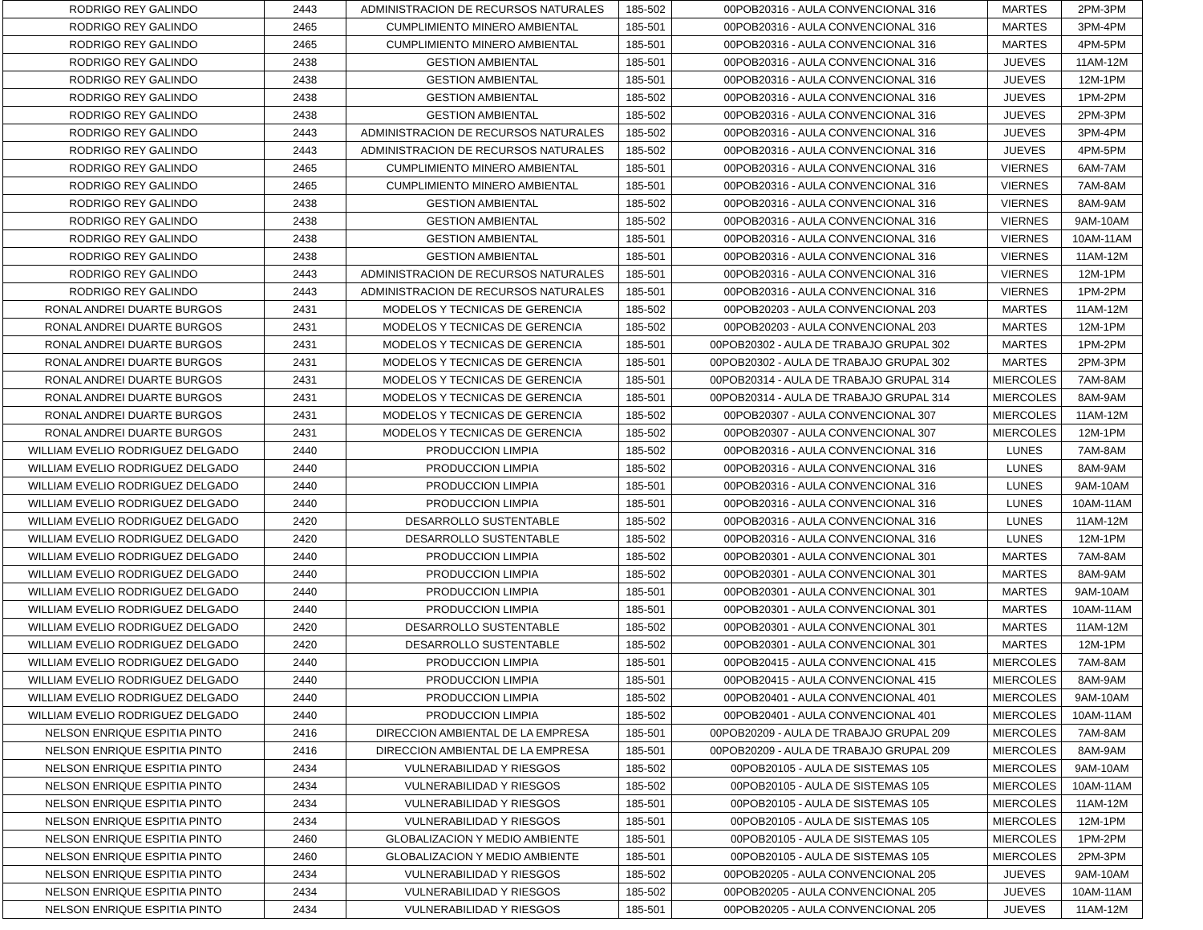| RODRIGO REY GALINDO | 2443 | ADMINISTRACION DE RECURSOS NATURALES | 185-502 | 00POB20316 - AULA CONVENCIONAL 316 | MARTES | 2PM-3PM |
| RODRIGO REY GALINDO | 2465 | CUMPLIMIENTO MINERO AMBIENTAL | 185-501 | 00POB20316 - AULA CONVENCIONAL 316 | MARTES | 3PM-4PM |
| RODRIGO REY GALINDO | 2465 | CUMPLIMIENTO MINERO AMBIENTAL | 185-501 | 00POB20316 - AULA CONVENCIONAL 316 | MARTES | 4PM-5PM |
| RODRIGO REY GALINDO | 2438 | GESTION AMBIENTAL | 185-501 | 00POB20316 - AULA CONVENCIONAL 316 | JUEVES | 11AM-12M |
| RODRIGO REY GALINDO | 2438 | GESTION AMBIENTAL | 185-501 | 00POB20316 - AULA CONVENCIONAL 316 | JUEVES | 12M-1PM |
| RODRIGO REY GALINDO | 2438 | GESTION AMBIENTAL | 185-502 | 00POB20316 - AULA CONVENCIONAL 316 | JUEVES | 1PM-2PM |
| RODRIGO REY GALINDO | 2438 | GESTION AMBIENTAL | 185-502 | 00POB20316 - AULA CONVENCIONAL 316 | JUEVES | 2PM-3PM |
| RODRIGO REY GALINDO | 2443 | ADMINISTRACION DE RECURSOS NATURALES | 185-502 | 00POB20316 - AULA CONVENCIONAL 316 | JUEVES | 3PM-4PM |
| RODRIGO REY GALINDO | 2443 | ADMINISTRACION DE RECURSOS NATURALES | 185-502 | 00POB20316 - AULA CONVENCIONAL 316 | JUEVES | 4PM-5PM |
| RODRIGO REY GALINDO | 2465 | CUMPLIMIENTO MINERO AMBIENTAL | 185-501 | 00POB20316 - AULA CONVENCIONAL 316 | VIERNES | 6AM-7AM |
| RODRIGO REY GALINDO | 2465 | CUMPLIMIENTO MINERO AMBIENTAL | 185-501 | 00POB20316 - AULA CONVENCIONAL 316 | VIERNES | 7AM-8AM |
| RODRIGO REY GALINDO | 2438 | GESTION AMBIENTAL | 185-502 | 00POB20316 - AULA CONVENCIONAL 316 | VIERNES | 8AM-9AM |
| RODRIGO REY GALINDO | 2438 | GESTION AMBIENTAL | 185-502 | 00POB20316 - AULA CONVENCIONAL 316 | VIERNES | 9AM-10AM |
| RODRIGO REY GALINDO | 2438 | GESTION AMBIENTAL | 185-501 | 00POB20316 - AULA CONVENCIONAL 316 | VIERNES | 10AM-11AM |
| RODRIGO REY GALINDO | 2438 | GESTION AMBIENTAL | 185-501 | 00POB20316 - AULA CONVENCIONAL 316 | VIERNES | 11AM-12M |
| RODRIGO REY GALINDO | 2443 | ADMINISTRACION DE RECURSOS NATURALES | 185-501 | 00POB20316 - AULA CONVENCIONAL 316 | VIERNES | 12M-1PM |
| RODRIGO REY GALINDO | 2443 | ADMINISTRACION DE RECURSOS NATURALES | 185-501 | 00POB20316 - AULA CONVENCIONAL 316 | VIERNES | 1PM-2PM |
| RONAL ANDREI DUARTE BURGOS | 2431 | MODELOS Y TECNICAS DE GERENCIA | 185-502 | 00POB20203 - AULA CONVENCIONAL 203 | MARTES | 11AM-12M |
| RONAL ANDREI DUARTE BURGOS | 2431 | MODELOS Y TECNICAS DE GERENCIA | 185-502 | 00POB20203 - AULA CONVENCIONAL 203 | MARTES | 12M-1PM |
| RONAL ANDREI DUARTE BURGOS | 2431 | MODELOS Y TECNICAS DE GERENCIA | 185-501 | 00POB20302 - AULA DE TRABAJO GRUPAL 302 | MARTES | 1PM-2PM |
| RONAL ANDREI DUARTE BURGOS | 2431 | MODELOS Y TECNICAS DE GERENCIA | 185-501 | 00POB20302 - AULA DE TRABAJO GRUPAL 302 | MARTES | 2PM-3PM |
| RONAL ANDREI DUARTE BURGOS | 2431 | MODELOS Y TECNICAS DE GERENCIA | 185-501 | 00POB20314 - AULA DE TRABAJO GRUPAL 314 | MIERCOLES | 7AM-8AM |
| RONAL ANDREI DUARTE BURGOS | 2431 | MODELOS Y TECNICAS DE GERENCIA | 185-501 | 00POB20314 - AULA DE TRABAJO GRUPAL 314 | MIERCOLES | 8AM-9AM |
| RONAL ANDREI DUARTE BURGOS | 2431 | MODELOS Y TECNICAS DE GERENCIA | 185-502 | 00POB20307 - AULA CONVENCIONAL 307 | MIERCOLES | 11AM-12M |
| RONAL ANDREI DUARTE BURGOS | 2431 | MODELOS Y TECNICAS DE GERENCIA | 185-502 | 00POB20307 - AULA CONVENCIONAL 307 | MIERCOLES | 12M-1PM |
| WILLIAM EVELIO RODRIGUEZ DELGADO | 2440 | PRODUCCION LIMPIA | 185-502 | 00POB20316 - AULA CONVENCIONAL 316 | LUNES | 7AM-8AM |
| WILLIAM EVELIO RODRIGUEZ DELGADO | 2440 | PRODUCCION LIMPIA | 185-502 | 00POB20316 - AULA CONVENCIONAL 316 | LUNES | 8AM-9AM |
| WILLIAM EVELIO RODRIGUEZ DELGADO | 2440 | PRODUCCION LIMPIA | 185-501 | 00POB20316 - AULA CONVENCIONAL 316 | LUNES | 9AM-10AM |
| WILLIAM EVELIO RODRIGUEZ DELGADO | 2440 | PRODUCCION LIMPIA | 185-501 | 00POB20316 - AULA CONVENCIONAL 316 | LUNES | 10AM-11AM |
| WILLIAM EVELIO RODRIGUEZ DELGADO | 2420 | DESARROLLO SUSTENTABLE | 185-502 | 00POB20316 - AULA CONVENCIONAL 316 | LUNES | 11AM-12M |
| WILLIAM EVELIO RODRIGUEZ DELGADO | 2420 | DESARROLLO SUSTENTABLE | 185-502 | 00POB20316 - AULA CONVENCIONAL 316 | LUNES | 12M-1PM |
| WILLIAM EVELIO RODRIGUEZ DELGADO | 2440 | PRODUCCION LIMPIA | 185-502 | 00POB20301 - AULA CONVENCIONAL 301 | MARTES | 7AM-8AM |
| WILLIAM EVELIO RODRIGUEZ DELGADO | 2440 | PRODUCCION LIMPIA | 185-502 | 00POB20301 - AULA CONVENCIONAL 301 | MARTES | 8AM-9AM |
| WILLIAM EVELIO RODRIGUEZ DELGADO | 2440 | PRODUCCION LIMPIA | 185-501 | 00POB20301 - AULA CONVENCIONAL 301 | MARTES | 9AM-10AM |
| WILLIAM EVELIO RODRIGUEZ DELGADO | 2440 | PRODUCCION LIMPIA | 185-501 | 00POB20301 - AULA CONVENCIONAL 301 | MARTES | 10AM-11AM |
| WILLIAM EVELIO RODRIGUEZ DELGADO | 2420 | DESARROLLO SUSTENTABLE | 185-502 | 00POB20301 - AULA CONVENCIONAL 301 | MARTES | 11AM-12M |
| WILLIAM EVELIO RODRIGUEZ DELGADO | 2420 | DESARROLLO SUSTENTABLE | 185-502 | 00POB20301 - AULA CONVENCIONAL 301 | MARTES | 12M-1PM |
| WILLIAM EVELIO RODRIGUEZ DELGADO | 2440 | PRODUCCION LIMPIA | 185-501 | 00POB20415 - AULA CONVENCIONAL 415 | MIERCOLES | 7AM-8AM |
| WILLIAM EVELIO RODRIGUEZ DELGADO | 2440 | PRODUCCION LIMPIA | 185-501 | 00POB20415 - AULA CONVENCIONAL 415 | MIERCOLES | 8AM-9AM |
| WILLIAM EVELIO RODRIGUEZ DELGADO | 2440 | PRODUCCION LIMPIA | 185-502 | 00POB20401 - AULA CONVENCIONAL 401 | MIERCOLES | 9AM-10AM |
| WILLIAM EVELIO RODRIGUEZ DELGADO | 2440 | PRODUCCION LIMPIA | 185-502 | 00POB20401 - AULA CONVENCIONAL 401 | MIERCOLES | 10AM-11AM |
| NELSON ENRIQUE ESPITIA PINTO | 2416 | DIRECCION AMBIENTAL DE LA EMPRESA | 185-501 | 00POB20209 - AULA DE TRABAJO GRUPAL 209 | MIERCOLES | 7AM-8AM |
| NELSON ENRIQUE ESPITIA PINTO | 2416 | DIRECCION AMBIENTAL DE LA EMPRESA | 185-501 | 00POB20209 - AULA DE TRABAJO GRUPAL 209 | MIERCOLES | 8AM-9AM |
| NELSON ENRIQUE ESPITIA PINTO | 2434 | VULNERABILIDAD Y RIESGOS | 185-502 | 00POB20105 - AULA DE SISTEMAS 105 | MIERCOLES | 9AM-10AM |
| NELSON ENRIQUE ESPITIA PINTO | 2434 | VULNERABILIDAD Y RIESGOS | 185-502 | 00POB20105 - AULA DE SISTEMAS 105 | MIERCOLES | 10AM-11AM |
| NELSON ENRIQUE ESPITIA PINTO | 2434 | VULNERABILIDAD Y RIESGOS | 185-501 | 00POB20105 - AULA DE SISTEMAS 105 | MIERCOLES | 11AM-12M |
| NELSON ENRIQUE ESPITIA PINTO | 2434 | VULNERABILIDAD Y RIESGOS | 185-501 | 00POB20105 - AULA DE SISTEMAS 105 | MIERCOLES | 12M-1PM |
| NELSON ENRIQUE ESPITIA PINTO | 2460 | GLOBALIZACION Y MEDIO AMBIENTE | 185-501 | 00POB20105 - AULA DE SISTEMAS 105 | MIERCOLES | 1PM-2PM |
| NELSON ENRIQUE ESPITIA PINTO | 2460 | GLOBALIZACION Y MEDIO AMBIENTE | 185-501 | 00POB20105 - AULA DE SISTEMAS 105 | MIERCOLES | 2PM-3PM |
| NELSON ENRIQUE ESPITIA PINTO | 2434 | VULNERABILIDAD Y RIESGOS | 185-502 | 00POB20205 - AULA CONVENCIONAL 205 | JUEVES | 9AM-10AM |
| NELSON ENRIQUE ESPITIA PINTO | 2434 | VULNERABILIDAD Y RIESGOS | 185-502 | 00POB20205 - AULA CONVENCIONAL 205 | JUEVES | 10AM-11AM |
| NELSON ENRIQUE ESPITIA PINTO | 2434 | VULNERABILIDAD Y RIESGOS | 185-501 | 00POB20205 - AULA CONVENCIONAL 205 | JUEVES | 11AM-12M |